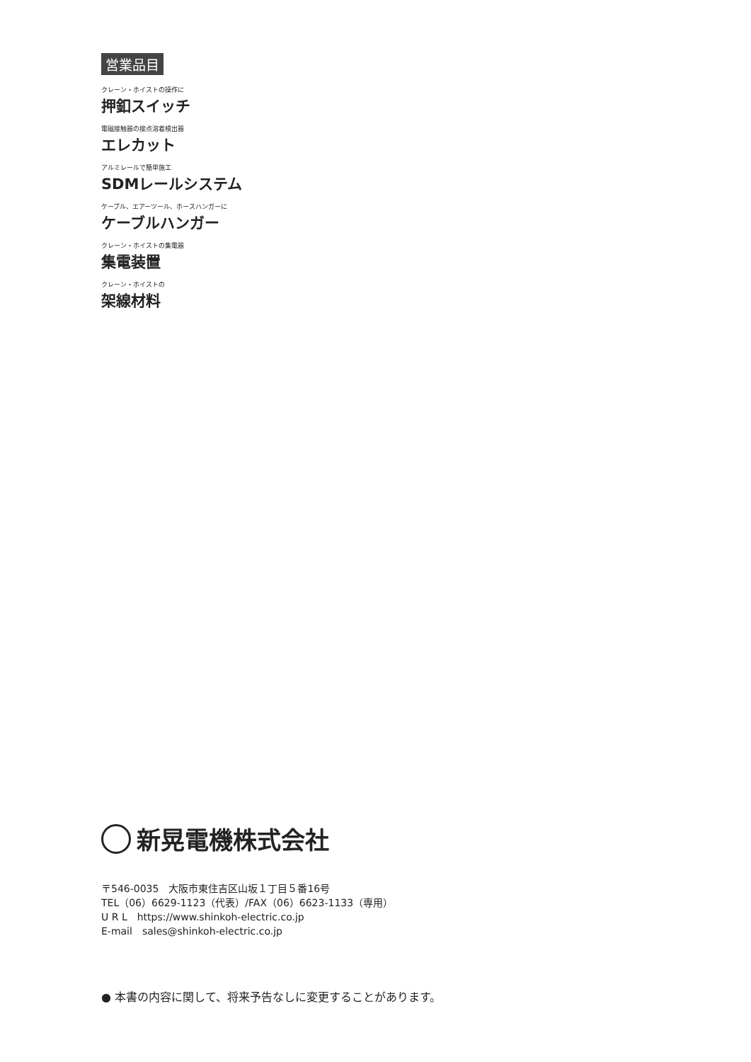営業品目
クレーン・ホイストの操作に
押釦スイッチ
電磁接触器の接点溶着検出器
エレカット
アルミレールで簡単施工
SDMレールシステム
ケーブル、エアーツール、ホースハンガーに
ケーブルハンガー
クレーン・ホイストの集電器
集電装置
クレーン・ホイストの
架線材料
新晃電機株式会社
〒546-0035　大阪市東住吉区山坂１丁目５番16号
TEL（06）6629-1123（代表）/FAX（06）6623-1133（専用）
U R L　https://www.shinkoh-electric.co.jp
E-mail　sales@shinkoh-electric.co.jp
● 本書の内容に関して、将来予告なしに変更することがあります。